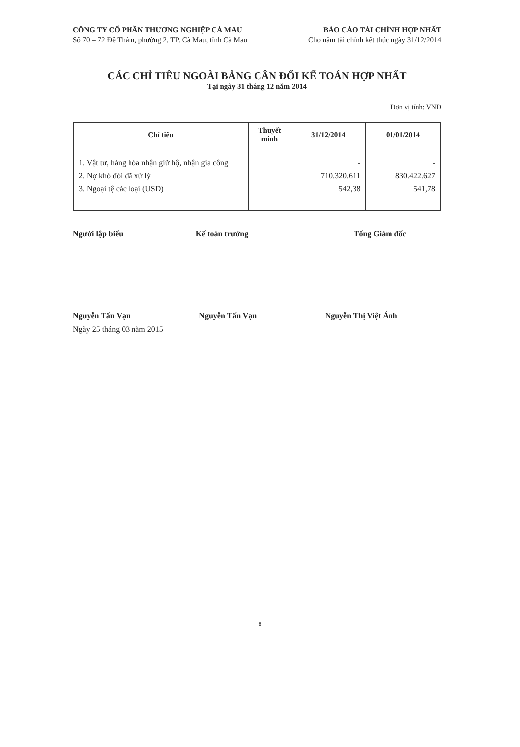CÔNG TY CỔ PHẦN THƯƠNG NGHIỆP CÀ MAU
Số 70 – 72 Đề Thám, phường 2, TP. Cà Mau, tỉnh Cà Mau
BÁO CÁO TÀI CHÍNH HỢP NHẤT
Cho năm tài chính kết thúc ngày 31/12/2014
CÁC CHỈ TIÊU NGOÀI BẢNG CÂN ĐỐI KẾ TOÁN HỢP NHẤT
Tại ngày 31 tháng 12 năm 2014
Đơn vị tính: VND
| Chỉ tiêu | Thuyết minh | 31/12/2014 | 01/01/2014 |
| --- | --- | --- | --- |
| 1. Vật tư, hàng hóa nhận giữ hộ, nhận gia công 2. Nợ khó đòi đã xử lý 3. Ngoại tệ các loại (USD) | | - 710.320.611 542,38 | - 830.422.627 541,78 |
Người lập biểu Kế toán trưởng Tổng Giám đốc
Nguyễn Tấn Vạn Nguyễn Tấn Vạn Nguyễn Thị Việt Ánh
Ngày 25 tháng 03 năm 2015
8